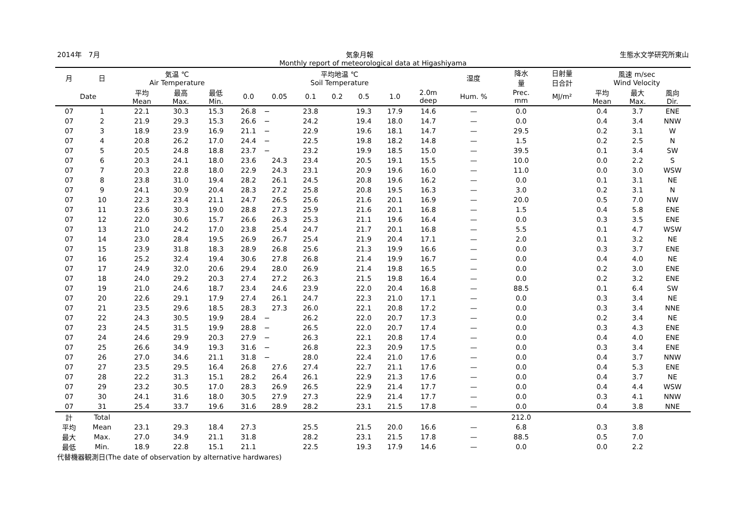2014年　7月 気象月報 生態水文学研究所東山
Monthly report of meteorological data at Higashiyama
| 月 | 日 | 気温 ℃ Air Temperature | | | 平均地温 ℃ Soil Temperature | | | | | | | 湿度 | 降水 量 | 日射量 日合計 | 風速 m/sec Wind Velocity | | |
| --- | --- | --- | --- | --- | --- | --- | --- | --- | --- | --- | --- | --- | --- | --- | --- | --- | --- |
| Date | | 平均 Mean | 最高 Max. | 最低 Min. | 0.0 | 0.05 | 0.1 | 0.2 | 0.5 | 1.0 | 2.0m deep | Hum. % | Prec. mm | MJ/m² | 平均 Mean | 最大 Max. | 風向 Dir. |
| 07 | 1 | 22.1 | 30.3 | 15.3 | 26.8 | − | 23.8 | | 19.3 | 17.9 | 14.6 | — | 0.0 | | 0.4 | 3.7 | ENE |
| 07 | 2 | 21.9 | 29.3 | 15.3 | 26.6 | − | 24.2 | | 19.4 | 18.0 | 14.7 | — | 0.0 | | 0.4 | 3.4 | NNW |
| 07 | 3 | 18.9 | 23.9 | 16.9 | 21.1 | − | 22.9 | | 19.6 | 18.1 | 14.7 | — | 29.5 | | 0.2 | 3.1 | W |
| 07 | 4 | 20.8 | 26.2 | 17.0 | 24.4 | − | 22.5 | | 19.8 | 18.2 | 14.8 | — | 1.5 | | 0.2 | 2.5 | N |
| 07 | 5 | 20.5 | 24.8 | 18.8 | 23.7 | − | 23.2 | | 19.9 | 18.5 | 15.0 | — | 39.5 | | 0.1 | 3.4 | SW |
| 07 | 6 | 20.3 | 24.1 | 18.0 | 23.6 | 24.3 | 23.4 | | 20.5 | 19.1 | 15.5 | — | 10.0 | | 0.0 | 2.2 | S |
| 07 | 7 | 20.3 | 22.8 | 18.0 | 22.9 | 24.3 | 23.1 | | 20.9 | 19.6 | 16.0 | — | 11.0 | | 0.0 | 3.0 | WSW |
| 07 | 8 | 23.8 | 31.0 | 19.4 | 28.2 | 26.1 | 24.5 | | 20.8 | 19.6 | 16.2 | — | 0.0 | | 0.1 | 3.1 | NE |
| 07 | 9 | 24.1 | 30.9 | 20.4 | 28.3 | 27.2 | 25.8 | | 20.8 | 19.5 | 16.3 | — | 3.0 | | 0.2 | 3.1 | N |
| 07 | 10 | 22.3 | 23.4 | 21.1 | 24.7 | 26.5 | 25.6 | | 21.6 | 20.1 | 16.9 | — | 20.0 | | 0.5 | 7.0 | NW |
| 07 | 11 | 23.6 | 30.3 | 19.0 | 28.8 | 27.3 | 25.9 | | 21.6 | 20.1 | 16.8 | — | 1.5 | | 0.4 | 5.8 | ENE |
| 07 | 12 | 22.0 | 30.6 | 15.7 | 26.6 | 26.3 | 25.3 | | 21.1 | 19.6 | 16.4 | — | 0.0 | | 0.3 | 3.5 | ENE |
| 07 | 13 | 21.0 | 24.2 | 17.0 | 23.8 | 25.4 | 24.7 | | 21.7 | 20.1 | 16.8 | — | 5.5 | | 0.1 | 4.7 | WSW |
| 07 | 14 | 23.0 | 28.4 | 19.5 | 26.9 | 26.7 | 25.4 | | 21.9 | 20.4 | 17.1 | — | 2.0 | | 0.1 | 3.2 | NE |
| 07 | 15 | 23.9 | 31.8 | 18.3 | 28.9 | 26.8 | 25.6 | | 21.3 | 19.9 | 16.6 | — | 0.0 | | 0.3 | 3.7 | ENE |
| 07 | 16 | 25.2 | 32.4 | 19.4 | 30.6 | 27.8 | 26.8 | | 21.4 | 19.9 | 16.7 | — | 0.0 | | 0.4 | 4.0 | NE |
| 07 | 17 | 24.9 | 32.0 | 20.6 | 29.4 | 28.0 | 26.9 | | 21.4 | 19.8 | 16.5 | — | 0.0 | | 0.2 | 3.0 | ENE |
| 07 | 18 | 24.0 | 29.2 | 20.3 | 27.4 | 27.2 | 26.3 | | 21.5 | 19.8 | 16.4 | — | 0.0 | | 0.2 | 3.2 | ENE |
| 07 | 19 | 21.0 | 24.6 | 18.7 | 23.4 | 24.6 | 23.9 | | 22.0 | 20.4 | 16.8 | — | 88.5 | | 0.1 | 6.4 | SW |
| 07 | 20 | 22.6 | 29.1 | 17.9 | 27.4 | 26.1 | 24.7 | | 22.3 | 21.0 | 17.1 | — | 0.0 | | 0.3 | 3.4 | NE |
| 07 | 21 | 23.5 | 29.6 | 18.5 | 28.3 | 27.3 | 26.0 | | 22.1 | 20.8 | 17.2 | — | 0.0 | | 0.3 | 3.4 | NNE |
| 07 | 22 | 24.3 | 30.5 | 19.9 | 28.4 | − | 26.2 | | 22.0 | 20.7 | 17.3 | — | 0.0 | | 0.2 | 3.4 | NE |
| 07 | 23 | 24.5 | 31.5 | 19.9 | 28.8 | − | 26.5 | | 22.0 | 20.7 | 17.4 | — | 0.0 | | 0.3 | 4.3 | ENE |
| 07 | 24 | 24.6 | 29.9 | 20.3 | 27.9 | − | 26.3 | | 22.1 | 20.8 | 17.4 | — | 0.0 | | 0.4 | 4.0 | ENE |
| 07 | 25 | 26.6 | 34.9 | 19.3 | 31.6 | − | 26.8 | | 22.3 | 20.9 | 17.5 | — | 0.0 | | 0.3 | 3.4 | ENE |
| 07 | 26 | 27.0 | 34.6 | 21.1 | 31.8 | − | 28.0 | | 22.4 | 21.0 | 17.6 | — | 0.0 | | 0.4 | 3.7 | NNW |
| 07 | 27 | 23.5 | 29.5 | 16.4 | 26.8 | 27.6 | 27.4 | | 22.7 | 21.1 | 17.6 | — | 0.0 | | 0.4 | 5.3 | ENE |
| 07 | 28 | 22.2 | 31.3 | 15.1 | 28.2 | 26.4 | 26.1 | | 22.9 | 21.3 | 17.6 | — | 0.0 | | 0.4 | 3.7 | NE |
| 07 | 29 | 23.2 | 30.5 | 17.0 | 28.3 | 26.9 | 26.5 | | 22.9 | 21.4 | 17.7 | — | 0.0 | | 0.4 | 4.4 | WSW |
| 07 | 30 | 24.1 | 31.6 | 18.0 | 30.5 | 27.9 | 27.3 | | 22.9 | 21.4 | 17.7 | — | 0.0 | | 0.3 | 4.1 | NNW |
| 07 | 31 | 25.4 | 33.7 | 19.6 | 31.6 | 28.9 | 28.2 | | 23.1 | 21.5 | 17.8 | — | 0.0 | | 0.4 | 3.8 | NNE |
| 計 | Total | | | | | | | | | | | | 212.0 | | | | |
| 平均 | Mean | 23.1 | 29.3 | 18.4 | 27.3 | | 25.5 | | 21.5 | 20.0 | 16.6 | — | 6.8 | | 0.3 | 3.8 | |
| 最大 | Max. | 27.0 | 34.9 | 21.1 | 31.8 | | 28.2 | | 23.1 | 21.5 | 17.8 | — | 88.5 | | 0.5 | 7.0 | |
| 最低 | Min. | 18.9 | 22.8 | 15.1 | 21.1 | | 22.5 | | 19.3 | 17.9 | 14.6 | — | 0.0 | | 0.0 | 2.2 | |
代替機器観測日(The date of observation by alternative hardwares)